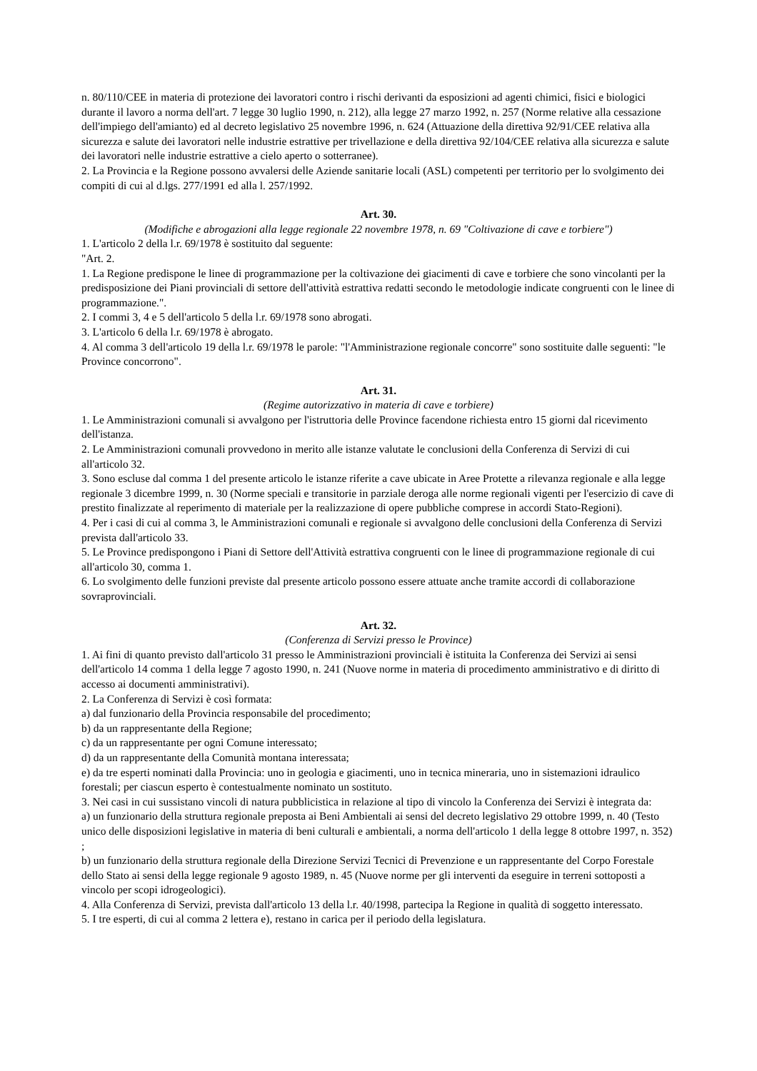n. 80/110/CEE in materia di protezione dei lavoratori contro i rischi derivanti da esposizioni ad agenti chimici, fisici e biologici durante il lavoro a norma dell'art. 7 legge 30 luglio 1990, n. 212), alla legge 27 marzo 1992, n. 257 (Norme relative alla cessazione dell'impiego dell'amianto) ed al decreto legislativo 25 novembre 1996, n. 624 (Attuazione della direttiva 92/91/CEE relativa alla sicurezza e salute dei lavoratori nelle industrie estrattive per trivellazione e della direttiva 92/104/CEE relativa alla sicurezza e salute dei lavoratori nelle industrie estrattive a cielo aperto o sotterranee).
2. La Provincia e la Regione possono avvalersi delle Aziende sanitarie locali (ASL) competenti per territorio per lo svolgimento dei compiti di cui al d.lgs. 277/1991 ed alla l. 257/1992.
Art. 30.
(Modifiche e abrogazioni alla legge regionale 22 novembre 1978, n. 69 "Coltivazione di cave e torbiere")
1. L'articolo 2 della l.r. 69/1978 è sostituito dal seguente:
"Art. 2.
1. La Regione predispone le linee di programmazione per la coltivazione dei giacimenti di cave e torbiere che sono vincolanti per la predisposizione dei Piani provinciali di settore dell'attività estrattiva redatti secondo le metodologie indicate congruenti con le linee di programmazione.".
2. I commi 3, 4 e 5 dell'articolo 5 della l.r. 69/1978 sono abrogati.
3. L'articolo 6 della l.r. 69/1978 è abrogato.
4. Al comma 3 dell'articolo 19 della l.r. 69/1978 le parole: "l'Amministrazione regionale concorre" sono sostituite dalle seguenti: "le Province concorrono".
Art. 31.
(Regime autorizzativo in materia di cave e torbiere)
1. Le Amministrazioni comunali si avvalgono per l'istruttoria delle Province facendone richiesta entro 15 giorni dal ricevimento dell'istanza.
2. Le Amministrazioni comunali provvedono in merito alle istanze valutate le conclusioni della Conferenza di Servizi di cui all'articolo 32.
3. Sono escluse dal comma 1 del presente articolo le istanze riferite a cave ubicate in Aree Protette a rilevanza regionale e alla legge regionale 3 dicembre 1999, n. 30 (Norme speciali e transitorie in parziale deroga alle norme regionali vigenti per l'esercizio di cave di prestito finalizzate al reperimento di materiale per la realizzazione di opere pubbliche comprese in accordi Stato-Regioni).
4. Per i casi di cui al comma 3, le Amministrazioni comunali e regionale si avvalgono delle conclusioni della Conferenza di Servizi prevista dall'articolo 33.
5. Le Province predispongono i Piani di Settore dell'Attività estrattiva congruenti con le linee di programmazione regionale di cui all'articolo 30, comma 1.
6. Lo svolgimento delle funzioni previste dal presente articolo possono essere attuate anche tramite accordi di collaborazione sovraprovinciali.
Art. 32.
(Conferenza di Servizi presso le Province)
1. Ai fini di quanto previsto dall'articolo 31 presso le Amministrazioni provinciali è istituita la Conferenza dei Servizi ai sensi dell'articolo 14 comma 1 della legge 7 agosto 1990, n. 241 (Nuove norme in materia di procedimento amministrativo e di diritto di accesso ai documenti amministrativi).
2. La Conferenza di Servizi è così formata:
a) dal funzionario della Provincia responsabile del procedimento;
b) da un rappresentante della Regione;
c) da un rappresentante per ogni Comune interessato;
d) da un rappresentante della Comunità montana interessata;
e) da tre esperti nominati dalla Provincia: uno in geologia e giacimenti, uno in tecnica mineraria, uno in sistemazioni idraulico forestali; per ciascun esperto è contestualmente nominato un sostituto.
3. Nei casi in cui sussistano vincoli di natura pubblicistica in relazione al tipo di vincolo la Conferenza dei Servizi è integrata da:
a) un funzionario della struttura regionale preposta ai Beni Ambientali ai sensi del decreto legislativo 29 ottobre 1999, n. 40 (Testo unico delle disposizioni legislative in materia di beni culturali e ambientali, a norma dell'articolo 1 della legge 8 ottobre 1997, n. 352) ;
b) un funzionario della struttura regionale della Direzione Servizi Tecnici di Prevenzione e un rappresentante del Corpo Forestale dello Stato ai sensi della legge regionale 9 agosto 1989, n. 45 (Nuove norme per gli interventi da eseguire in terreni sottoposti a vincolo per scopi idrogeologici).
4. Alla Conferenza di Servizi, prevista dall'articolo 13 della l.r. 40/1998, partecipa la Regione in qualità di soggetto interessato.
5. I tre esperti, di cui al comma 2 lettera e), restano in carica per il periodo della legislatura.